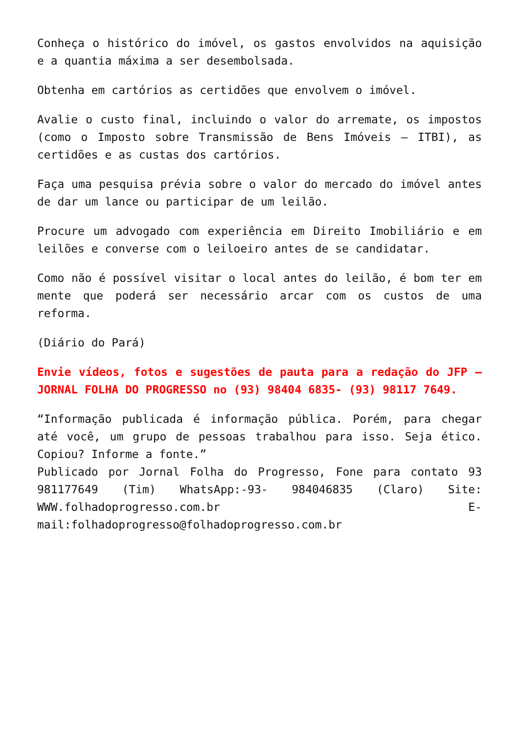Conheça o histórico do imóvel, os gastos envolvidos na aquisição e a quantia máxima a ser desembolsada.
Obtenha em cartórios as certidões que envolvem o imóvel.
Avalie o custo final, incluindo o valor do arremate, os impostos (como o Imposto sobre Transmissão de Bens Imóveis – ITBI), as certidões e as custas dos cartórios.
Faça uma pesquisa prévia sobre o valor do mercado do imóvel antes de dar um lance ou participar de um leilão.
Procure um advogado com experiência em Direito Imobiliário e em leilões e converse com o leiloeiro antes de se candidatar.
Como não é possível visitar o local antes do leilão, é bom ter em mente que poderá ser necessário arcar com os custos de uma reforma.
(Diário do Pará)
Envie vídeos, fotos e sugestões de pauta para a redação do JFP – JORNAL FOLHA DO PROGRESSO no (93) 98404 6835- (93) 98117 7649.
“Informação publicada é informação pública. Porém, para chegar até você, um grupo de pessoas trabalhou para isso. Seja ético. Copiou? Informe a fonte.”
Publicado por Jornal Folha do Progresso, Fone para contato 93 981177649 (Tim) WhatsApp:-93- 984046835 (Claro) Site: WWW.folhadoprogresso.com.br E-mail:folhadoprogresso@folhadoprogresso.com.br